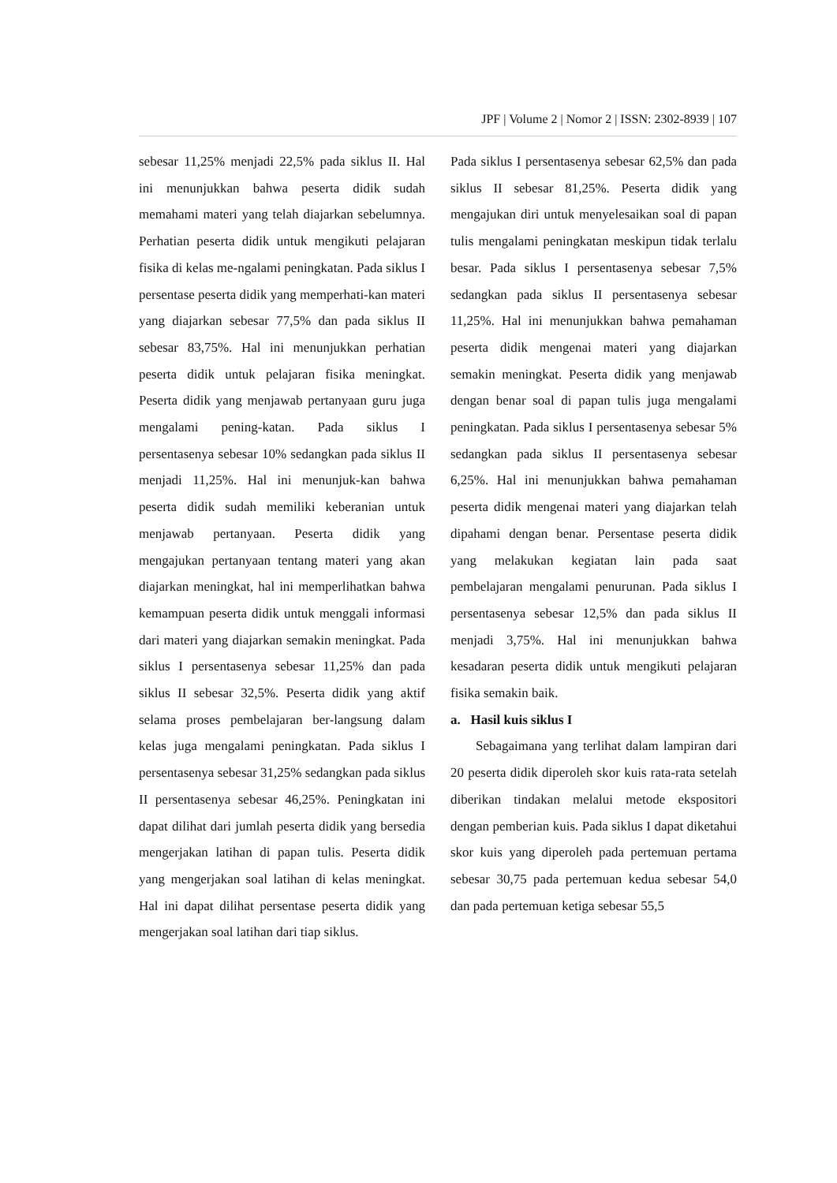JPF | Volume 2 | Nomor 2 | ISSN: 2302-8939 | 107
sebesar 11,25% menjadi 22,5% pada siklus II. Hal ini menunjukkan bahwa peserta didik sudah memahami materi yang telah diajarkan sebelumnya. Perhatian peserta didik untuk mengikuti pelajaran fisika di kelas me-ngalami peningkatan. Pada siklus I persentase peserta didik yang memperhati-kan materi yang diajarkan sebesar 77,5% dan pada siklus II sebesar 83,75%. Hal ini menunjukkan perhatian peserta didik untuk pelajaran fisika meningkat. Peserta didik yang menjawab pertanyaan guru juga mengalami pening-katan. Pada siklus I persentasenya sebesar 10% sedangkan pada siklus II menjadi 11,25%. Hal ini menunjuk-kan bahwa peserta didik sudah memiliki keberanian untuk menjawab pertanyaan. Peserta didik yang mengajukan pertanyaan tentang materi yang akan diajarkan meningkat, hal ini memperlihatkan bahwa kemampuan peserta didik untuk menggali informasi dari materi yang diajarkan semakin meningkat. Pada siklus I persentasenya sebesar 11,25% dan pada siklus II sebesar 32,5%. Peserta didik yang aktif selama proses pembelajaran ber-langsung dalam kelas juga mengalami peningkatan. Pada siklus I persentasenya sebesar 31,25% sedangkan pada siklus II persentasenya sebesar 46,25%. Peningkatan ini dapat dilihat dari jumlah peserta didik yang bersedia mengerjakan latihan di papan tulis. Peserta didik yang mengerjakan soal latihan di kelas meningkat. Hal ini dapat dilihat persentase peserta didik yang mengerjakan soal latihan dari tiap siklus.
Pada siklus I persentasenya sebesar 62,5% dan pada siklus II sebesar 81,25%. Peserta didik yang mengajukan diri untuk menyelesaikan soal di papan tulis mengalami peningkatan meskipun tidak terlalu besar. Pada siklus I persentasenya sebesar 7,5% sedangkan pada siklus II persentasenya sebesar 11,25%. Hal ini menunjukkan bahwa pemahaman peserta didik mengenai materi yang diajarkan semakin meningkat. Peserta didik yang menjawab dengan benar soal di papan tulis juga mengalami peningkatan. Pada siklus I persentasenya sebesar 5% sedangkan pada siklus II persentasenya sebesar 6,25%. Hal ini menunjukkan bahwa pemahaman peserta didik mengenai materi yang diajarkan telah dipahami dengan benar. Persentase peserta didik yang melakukan kegiatan lain pada saat pembelajaran mengalami penurunan. Pada siklus I persentasenya sebesar 12,5% dan pada siklus II menjadi 3,75%. Hal ini menunjukkan bahwa kesadaran peserta didik untuk mengikuti pelajaran fisika semakin baik.
a. Hasil kuis siklus I
Sebagaimana yang terlihat dalam lampiran dari 20 peserta didik diperoleh skor kuis rata-rata setelah diberikan tindakan melalui metode ekspositori dengan pemberian kuis. Pada siklus I dapat diketahui skor kuis yang diperoleh pada pertemuan pertama sebesar 30,75 pada pertemuan kedua sebesar 54,0 dan pada pertemuan ketiga sebesar 55,5